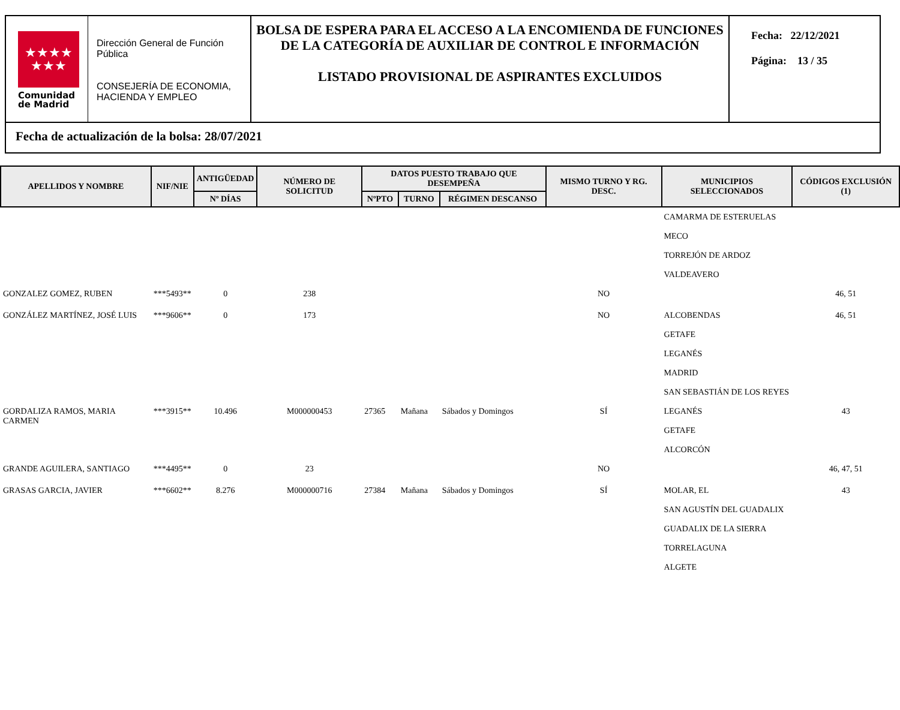★★★★
★★★
Comunidad
de Madrid
Dirección General de Función Pública
CONSEJERÍA DE ECONOMIA, HACIENDA Y EMPLEO
BOLSA DE ESPERA PARA EL ACCESO A LA ENCOMIENDA DE FUNCIONES DE LA CATEGORÍA DE AUXILIAR DE CONTROL E INFORMACIÓN
LISTADO PROVISIONAL DE ASPIRANTES EXCLUIDOS
Fecha: 22/12/2021
Página: 13 / 35
Fecha de actualización de la bolsa: 28/07/2021
| APELLIDOS Y NOMBRE | NIF/NIE | ANTIGÜEDAD | NÚMERO DE SOLICITUD | DATOS PUESTO TRABAJO QUE DESEMPEÑA | | | MISMO TURNO Y RG. DESC. | MUNICIPIOS SELECCIONADOS | CÓDIGOS EXCLUSIÓN (1) |
| --- | --- | --- | --- | --- | --- | --- | --- | --- | --- |
| | | Nº DÍAS | | NºPTO | TURNO | RÉGIMEN DESCANSO | | | |
| | | | | | | | | CAMARMA DE ESTERUELAS MECO TORREJÓN DE ARDOZ VALDEAVERO | |
| GONZALEZ GOMEZ, RUBEN | ***5493** | 0 | 238 | | | | NO | | 46, 51 |
| GONZÁLEZ MARTÍNEZ, JOSÉ LUIS | ***9606** | 0 | 173 | | | | NO | ALCOBENDAS GETAFE LEGANÉS MADRID SAN SEBASTIÁN DE LOS REYES | 46, 51 |
| GORDALIZA RAMOS, MARIA CARMEN | ***3915** | 10.496 | M000000453 | 27365 | Mañana | Sábados y Domingos | SÍ | LEGANÉS GETAFE ALCORCÓN | 43 |
| GRANDE AGUILERA, SANTIAGO | ***4495** | 0 | 23 | | | | NO | | 46, 47, 51 |
| GRASAS GARCIA, JAVIER | ***6602** | 8.276 | M000000716 | 27384 | Mañana | Sábados y Domingos | SÍ | MOLAR, EL SAN AGUSTÍN DEL GUADALIX GUADALIX DE LA SIERRA TORRELAGUNA ALGETE | 43 |